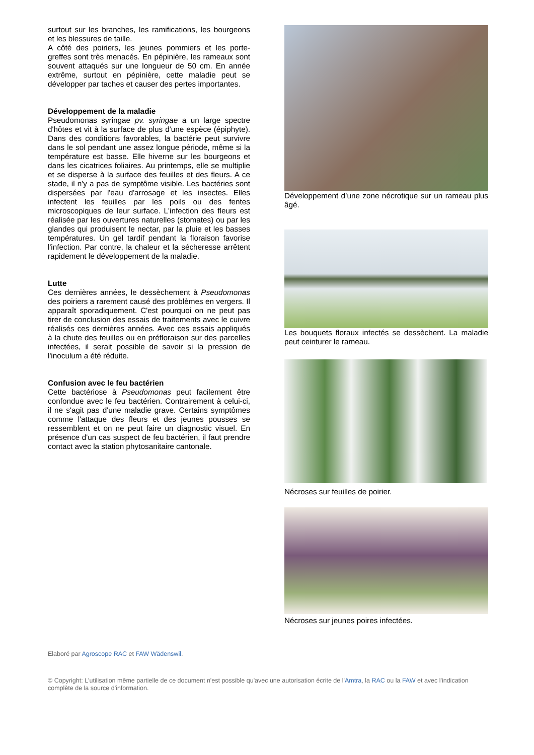surtout sur les branches, les ramifications, les bourgeons et les blessures de taille.
A côté des poiriers, les jeunes pommiers et les porte-greffes sont très menacés. En pépinière, les rameaux sont souvent attaqués sur une longueur de 50 cm. En année extrême, surtout en pépinière, cette maladie peut se développer par taches et causer des pertes importantes.
Développement de la maladie
Pseudomonas syringae pv. syringae a un large spectre d'hôtes et vit à la surface de plus d'une espèce (épiphyte). Dans des conditions favorables, la bactérie peut survivre dans le sol pendant une assez longue période, même si la température est basse. Elle hiverne sur les bourgeons et dans les cicatrices foliaires. Au printemps, elle se multiplie et se disperse à la surface des feuilles et des fleurs. A ce stade, il n'y a pas de symptôme visible. Les bactéries sont dispersées par l'eau d'arrosage et les insectes. Elles infectent les feuilles par les poils ou des fentes microscopiques de leur surface. L'infection des fleurs est réalisée par les ouvertures naturelles (stomates) ou par les glandes qui produisent le nectar, par la pluie et les basses températures. Un gel tardif pendant la floraison favorise l'infection. Par contre, la chaleur et la sécheresse arrêtent rapidement le développement de la maladie.
Lutte
Ces dernières années, le dessèchement à Pseudomonas des poiriers a rarement causé des problèmes en vergers. Il apparaît sporadiquement. C'est pourquoi on ne peut pas tirer de conclusion des essais de traitements avec le cuivre réalisés ces dernières années. Avec ces essais appliqués à la chute des feuilles ou en préfloraison sur des parcelles infectées, il serait possible de savoir si la pression de l'inoculum a été réduite.
Confusion avec le feu bactérien
Cette bactériose à Pseudomonas peut facilement être confondue avec le feu bactérien. Contrairement à celui-ci, il ne s'agit pas d'une maladie grave. Certains symptômes comme l'attaque des fleurs et des jeunes pousses se ressemblent et on ne peut faire un diagnostic visuel. En présence d'un cas suspect de feu bactérien, il faut prendre contact avec la station phytosanitaire cantonale.
Développement d’une zone nécrotique sur un rameau plus âgé.
Les bouquets floraux infectés se dessèchent. La maladie peut ceinturer le rameau.
Nécroses sur feuilles de poirier.
Nécroses sur jeunes poires infectées.
Elaboré par Agroscope RAC et FAW Wädenswil.
© Copyright: L'utilisation même partielle de ce document n'est possible qu'avec une autorisation écrite de l'Amtra, la RAC ou la FAW et avec l'indication complète de la source d'information.